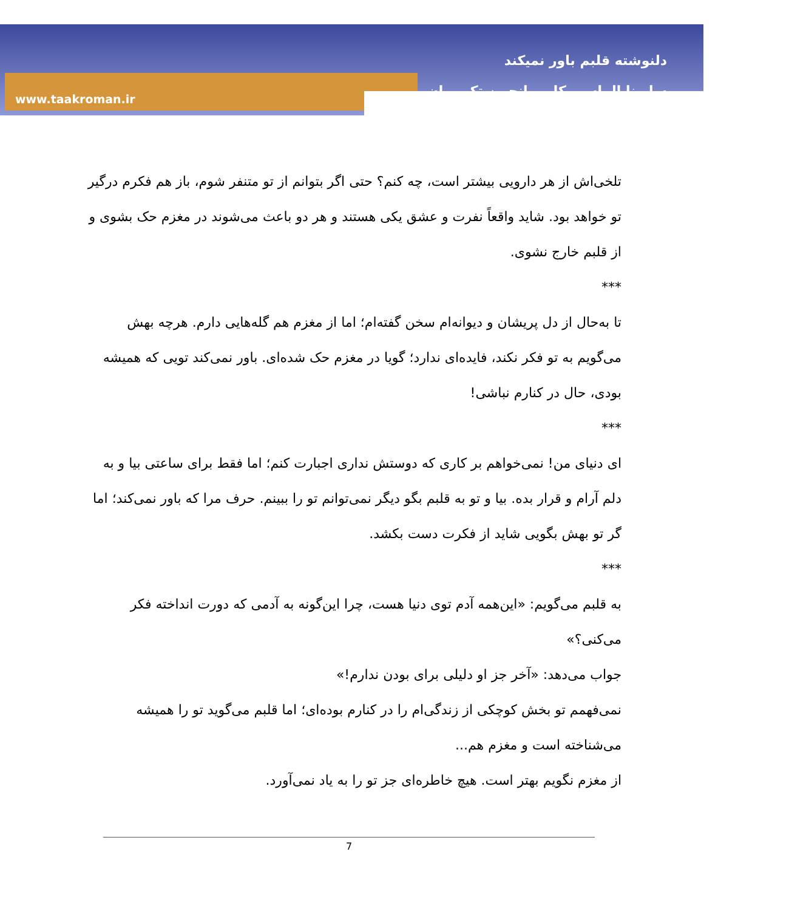دلنوشته قلبم باور نمیکند
سارینا الماسی کاربر انجمن تک رمان
www.taakroman.ir
تلخی‌اش از هر دارویی بیشتر است، چه کنم؟ حتی اگر بتوانم از تو متنفر شوم، باز هم فکرم درگیر تو خواهد بود. شاید واقعاً نفرت و عشق یکی هستند و هر دو باعث می‌شوند در مغزم حک بشوی و از قلبم خارج نشوی.
***
تا به‌حال از دل پریشان و دیوانه‌ام سخن گفته‌ام؛ اما از مغزم هم گله‌هایی دارم. هرچه بهش می‌گویم به تو فکر نکند، فایده‌ای ندارد؛ گویا در مغزم حک شده‌ای. باور نمی‌کند تویی که همیشه بودی، حال در کنارم نباشی!
***
ای دنیای من! نمی‌خواهم بر کاری که دوستش نداری اجبارت کنم؛ اما فقط برای ساعتی بیا و به دلم آرام و قرار بده. بیا و تو به قلبم بگو دیگر نمی‌توانم تو را ببینم. حرف مرا که باور نمی‌کند؛ اما گر تو بهش بگویی شاید از فکرت دست بکشد.
***
به قلبم می‌گویم: «این‌همه آدم توی دنیا هست، چرا این‌گونه به آدمی که دورت انداخته فکر می‌کنی؟»
جواب می‌دهد: «آخر جز او دلیلی برای بودن ندارم!»
نمی‌فهمم تو بخش کوچکی از زندگی‌ام را در کنارم بوده‌ای؛ اما قلبم می‌گوید تو را همیشه می‌شناخته است و مغزم هم...
از مغزم نگویم بهتر است. هیچ خاطره‌ای جز تو را به یاد نمی‌آورد.
7